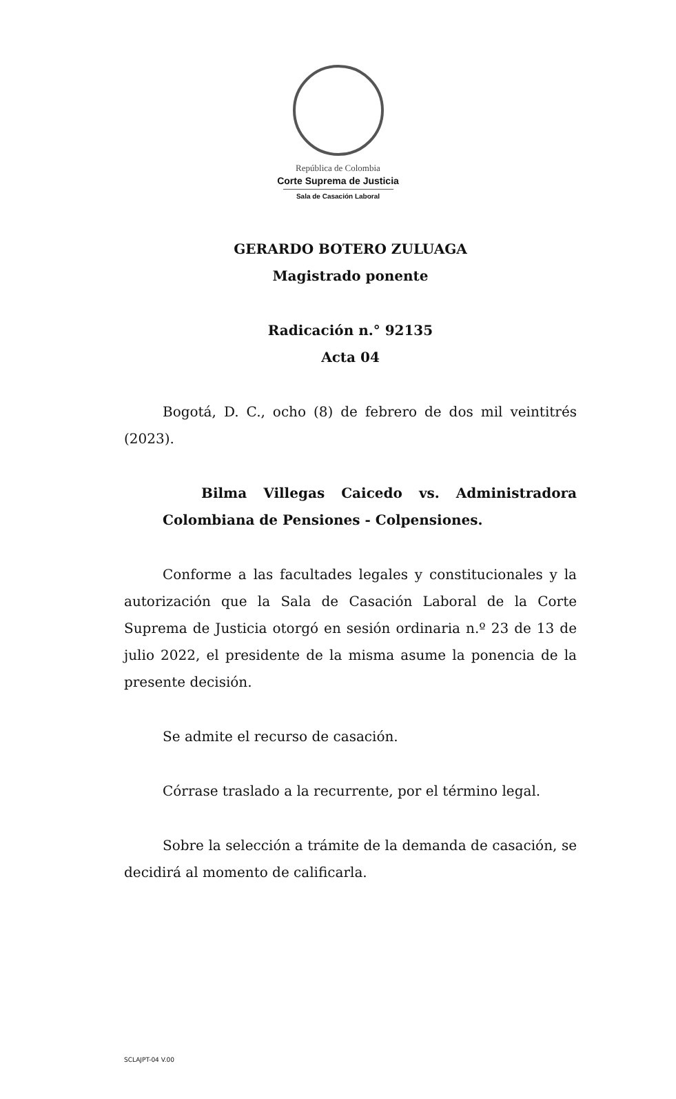República de Colombia
Corte Suprema de Justicia
Sala de Casación Laboral
GERARDO BOTERO ZULUAGA
Magistrado ponente
Radicación n.° 92135
Acta 04
Bogotá, D. C., ocho (8) de febrero de dos mil veintitrés (2023).
Bilma Villegas Caicedo vs. Administradora Colombiana de Pensiones - Colpensiones.
Conforme a las facultades legales y constitucionales y la autorización que la Sala de Casación Laboral de la Corte Suprema de Justicia otorgó en sesión ordinaria n.º 23 de 13 de julio 2022, el presidente de la misma asume la ponencia de la presente decisión.
Se admite el recurso de casación.
Córrase traslado a la recurrente, por el término legal.
Sobre la selección a trámite de la demanda de casación, se decidirá al momento de calificarla.
SCLAJPT-04 V.00